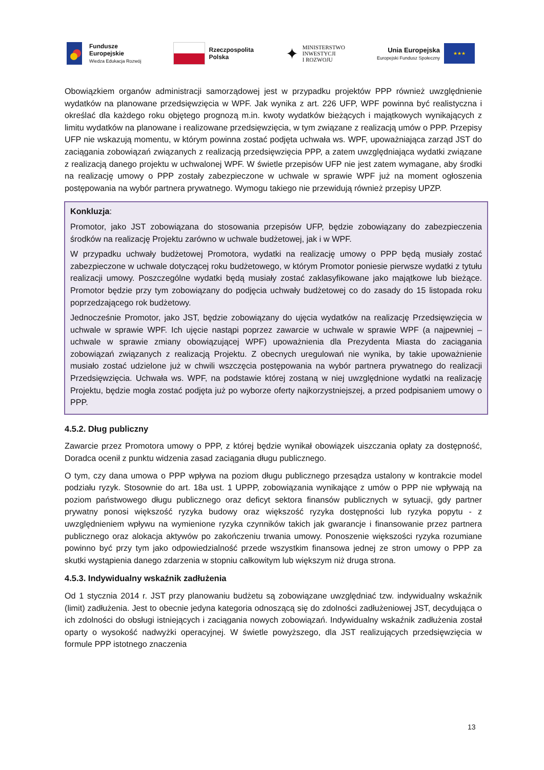Fundusze
Europejskie
Wiedza Edukacja Rozwój
Rzeczpospolita
Polska
✦ MINISTERSTWO
INWESTYCJI
I ROZWOJU
Unia Europejska
Europejski Fundusz Społeczny
★★★
Obowiązkiem organów administracji samorządowej jest w przypadku projektów PPP również uwzględnienie wydatków na planowane przedsięwzięcia w WPF. Jak wynika z art. 226 UFP, WPF powinna być realistyczna i określać dla każdego roku objętego prognozą m.in. kwoty wydatków bieżących i majątkowych wynikających z limitu wydatków na planowane i realizowane przedsięwzięcia, w tym związane z realizacją umów o PPP. Przepisy UFP nie wskazują momentu, w którym powinna zostać podjęta uchwała ws. WPF, upoważniająca zarząd JST do zaciągania zobowiązań związanych z realizacją przedsięwzięcia PPP, a zatem uwzględniająca wydatki związane z realizacją danego projektu w uchwalonej WPF. W świetle przepisów UFP nie jest zatem wymagane, aby środki na realizację umowy o PPP zostały zabezpieczone w uchwale w sprawie WPF już na moment ogłoszenia postępowania na wybór partnera prywatnego. Wymogu takiego nie przewidują również przepisy UPZP.
Konkluzja:
Promotor, jako JST zobowiązana do stosowania przepisów UFP, będzie zobowiązany do zabezpieczenia środków na realizację Projektu zarówno w uchwale budżetowej, jak i w WPF.
W przypadku uchwały budżetowej Promotora, wydatki na realizację umowy o PPP będą musiały zostać zabezpieczone w uchwale dotyczącej roku budżetowego, w którym Promotor poniesie pierwsze wydatki z tytułu realizacji umowy. Poszczególne wydatki będą musiały zostać zaklasyfikowane jako majątkowe lub bieżące. Promotor będzie przy tym zobowiązany do podjęcia uchwały budżetowej co do zasady do 15 listopada roku poprzedzającego rok budżetowy.
Jednocześnie Promotor, jako JST, będzie zobowiązany do ujęcia wydatków na realizację Przedsięwzięcia w uchwale w sprawie WPF. Ich ujęcie nastąpi poprzez zawarcie w uchwale w sprawie WPF (a najpewniej – uchwale w sprawie zmiany obowiązującej WPF) upoważnienia dla Prezydenta Miasta do zaciągania zobowiązań związanych z realizacją Projektu. Z obecnych uregulowań nie wynika, by takie upoważnienie musiało zostać udzielone już w chwili wszczęcia postępowania na wybór partnera prywatnego do realizacji Przedsięwzięcia. Uchwała ws. WPF, na podstawie której zostaną w niej uwzględnione wydatki na realizację Projektu, będzie mogła zostać podjęta już po wyborze oferty najkorzystniejszej, a przed podpisaniem umowy o PPP.
4.5.2. Dług publiczny
Zawarcie przez Promotora umowy o PPP, z której będzie wynikał obowiązek uiszczania opłaty za dostępność, Doradca ocenił z punktu widzenia zasad zaciągania długu publicznego.
O tym, czy dana umowa o PPP wpływa na poziom długu publicznego przesądza ustalony w kontrakcie model podziału ryzyk. Stosownie do art. 18a ust. 1 UPPP, zobowiązania wynikające z umów o PPP nie wpływają na poziom państwowego długu publicznego oraz deficyt sektora finansów publicznych w sytuacji, gdy partner prywatny ponosi większość ryzyka budowy oraz większość ryzyka dostępności lub ryzyka popytu - z uwzględnieniem wpływu na wymienione ryzyka czynników takich jak gwarancje i finansowanie przez partnera publicznego oraz alokacja aktywów po zakończeniu trwania umowy. Ponoszenie większości ryzyka rozumiane powinno być przy tym jako odpowiedzialność przede wszystkim finansowa jednej ze stron umowy o PPP za skutki wystąpienia danego zdarzenia w stopniu całkowitym lub większym niż druga strona.
4.5.3. Indywidualny wskaźnik zadłużenia
Od 1 stycznia 2014 r. JST przy planowaniu budżetu są zobowiązane uwzględniać tzw. indywidualny wskaźnik (limit) zadłużenia. Jest to obecnie jedyna kategoria odnoszącą się do zdolności zadłużeniowej JST, decydująca o ich zdolności do obsługi istniejących i zaciągania nowych zobowiązań. Indywidualny wskaźnik zadłużenia został oparty o wysokość nadwyżki operacyjnej. W świetle powyższego, dla JST realizujących przedsięwzięcia w formule PPP istotnego znaczenia
13